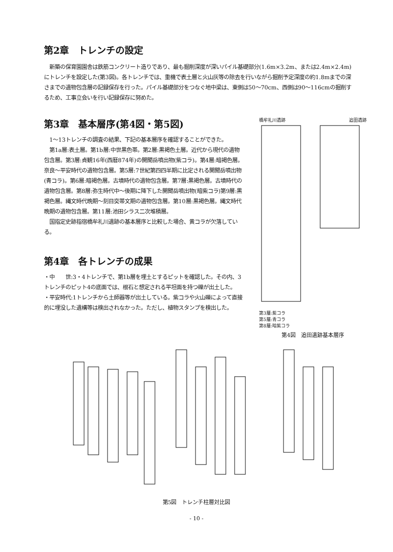第2章　トレンチの設定
　新築の保育園園舎は鉄筋コンクリート造りであり、最も掘削深度が深いパイル基礎部分(1.6m×3.2m、または2.4m×2.4m)にトレンチを設定した(第3図)。各トレンチでは、重機で表土層と火山灰等の除去を行いながら掘削予定深度の約1.8mまでの深さまでの遺物包含層の記録保存を行った。パイル基礎部分をつなぐ地中梁は、東側は50～70cm、西側は90～116cmの掘削するため、工事立会いを行い記録保存に努めた。
第3章　基本層序(第4図・第5図)
　1～13トレンチの調査の結果、下記の基本層序を確認することができた。
　第1a層:表土層。第1b層:中世黒色帯。第2層:黒褐色土層。近代から現代の遺物包含層。第3層:貞観16年(西暦874年)の開聞岳噴出物(紫コラ)。第4層:暗褐色層。奈良～平安時代の遺物包含層。第5層:7世紀第四四半期に比定される開聞岳噴出物(青コラ)。第6層:暗褐色層。古墳時代の遺物包含層。第7層:黒褐色層。古墳時代の遺物包含層。第8層:弥生時代中～後期に降下した開聞岳噴出物(暗紫コラ)第9層:黒褐色層。縄文時代晩期～刻目突帯文期の遺物包含層。第10層:黒褐色層。縄文時代晩期の遺物包含層。第11層:池田シラス二次堆積層。
　国指定史跡指宿橋牟礼川遺跡の基本層序と比較した場合、黄コラが欠落している。
第4章　各トレンチの成果
・中　　世:3・4トレンチで、第1b層を埋土とするピットを確認した。その内、3トレンチのピット4の底面では、根石と想定される平坦面を持つ礫が出土した。
・平安時代:1トレンチから土師器等が出土している。紫コラや火山礫によって直接的に埋没した遺構等は検出されなかった。ただし、植物スタンプを検出した。
橋牟礼川遺跡 追田遺跡
第3層:紫コラ
第5層:青コラ
第8層:暗紫コラ
第4図　追田遺跡基本層序
第5図　トレンチ柱層対比図
- 10 -